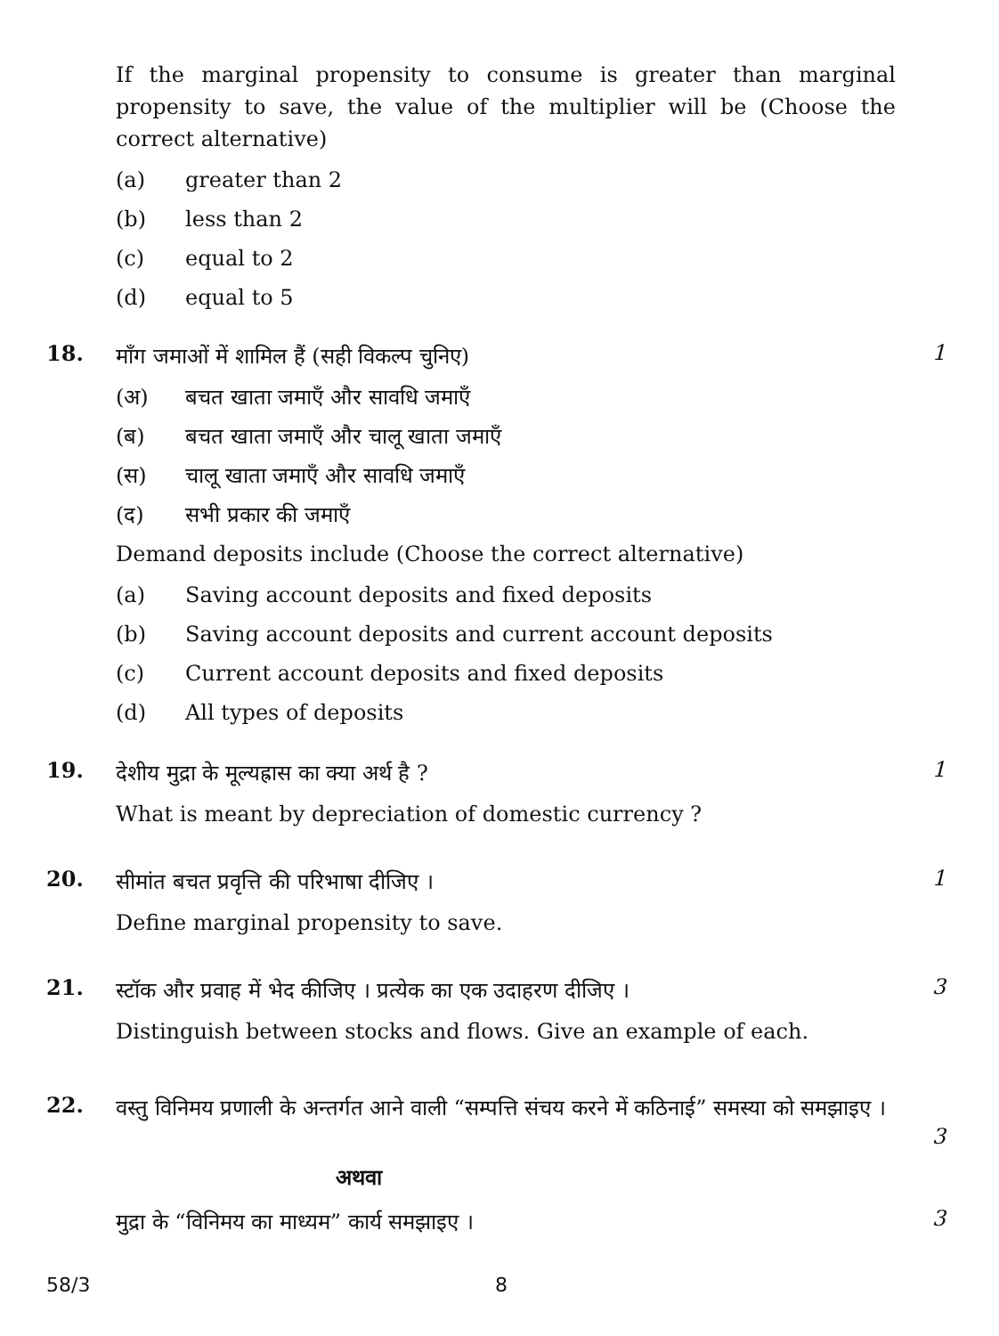If the marginal propensity to consume is greater than marginal propensity to save, the value of the multiplier will be (Choose the correct alternative)
(a) greater than 2
(b) less than 2
(c) equal to 2
(d) equal to 5
18.
माँग जमाओं में शामिल हैं (सही विकल्प चुनिए)
(अ) बचत खाता जमाएँ और सावधि जमाएँ
(ब) बचत खाता जमाएँ और चालू खाता जमाएँ
(स) चालू खाता जमाएँ और सावधि जमाएँ
(द) सभी प्रकार की जमाएँ
Demand deposits include (Choose the correct alternative)
(a) Saving account deposits and fixed deposits
(b) Saving account deposits and current account deposits
(c) Current account deposits and fixed deposits
(d) All types of deposits
1
19.
देशीय मुद्रा के मूल्यह्रास का क्या अर्थ है ?
What is meant by depreciation of domestic currency ?
1
20.
सीमांत बचत प्रवृत्ति की परिभाषा दीजिए ।
Define marginal propensity to save.
1
21.
स्टॉक और प्रवाह में भेद कीजिए । प्रत्येक का एक उदाहरण दीजिए ।
Distinguish between stocks and flows. Give an example of each.
3
22.
वस्तु विनिमय प्रणाली के अन्तर्गत आने वाली “सम्पत्ति संचय करने में कठिनाई” समस्या को समझाइए ।
3
अथवा
मुद्रा के “विनिमय का माध्यम” कार्य समझाइए ।
3
58/3 8